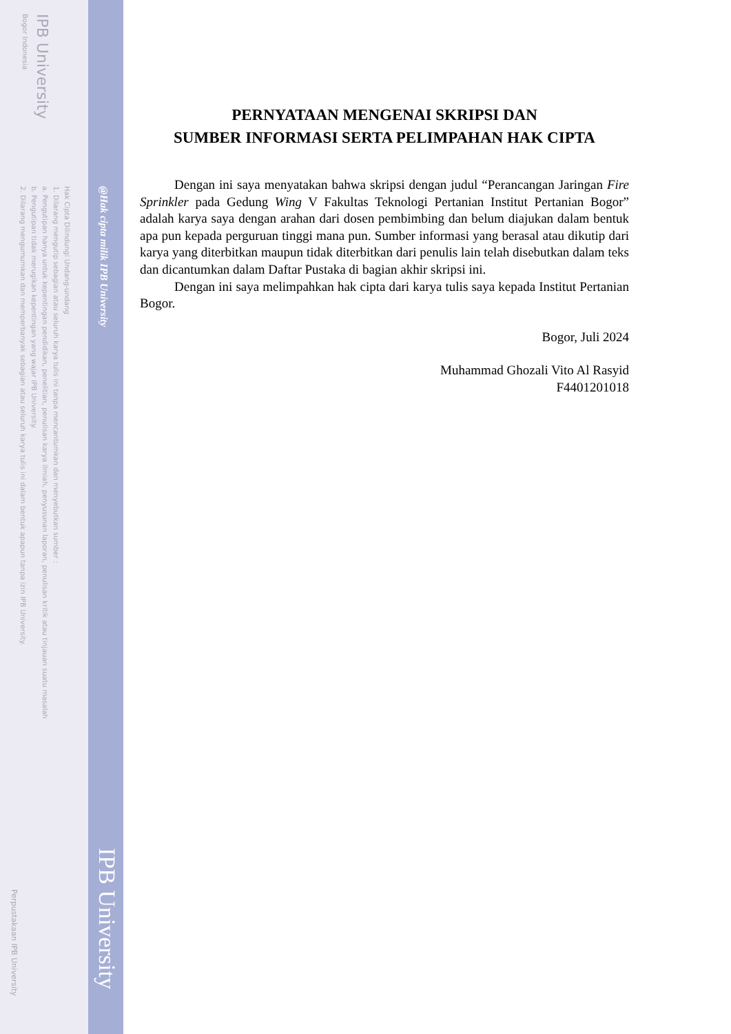IPB University
Bogor Indonesia
Hak Cipta Dilindungi Undang-undang
1. Dilarang mengutip sebagian atau seluruh karya tulis ini tanpa mencantumkan dan menyebutkan sumber :
a. Pengutipan hanya untuk kepentingan pendidikan, penelitian, penulisan karya ilmiah, penyusunan laporan, penulisan kritik atau tinjauan suatu masalah
b. Pengutipan tidak merugikan kepentingan yang wajar IPB University.
2. Dilarang mengumumkan dan memperbanyak sebagian atau seluruh karya tulis ini dalam bentuk apapun tanpa izin IPB University.
Perpustakaan IPB University
@Hak cipta milik IPB University
IPB University
PERNYATAAN MENGENAI SKRIPSI DAN
SUMBER INFORMASI SERTA PELIMPAHAN HAK CIPTA
Dengan ini saya menyatakan bahwa skripsi dengan judul “Perancangan Jaringan Fire Sprinkler pada Gedung Wing V Fakultas Teknologi Pertanian Institut Pertanian Bogor” adalah karya saya dengan arahan dari dosen pembimbing dan belum diajukan dalam bentuk apa pun kepada perguruan tinggi mana pun. Sumber informasi yang berasal atau dikutip dari karya yang diterbitkan maupun tidak diterbitkan dari penulis lain telah disebutkan dalam teks dan dicantumkan dalam Daftar Pustaka di bagian akhir skripsi ini.
Dengan ini saya melimpahkan hak cipta dari karya tulis saya kepada Institut Pertanian Bogor.
Bogor, Juli 2024
Muhammad Ghozali Vito Al Rasyid
F4401201018